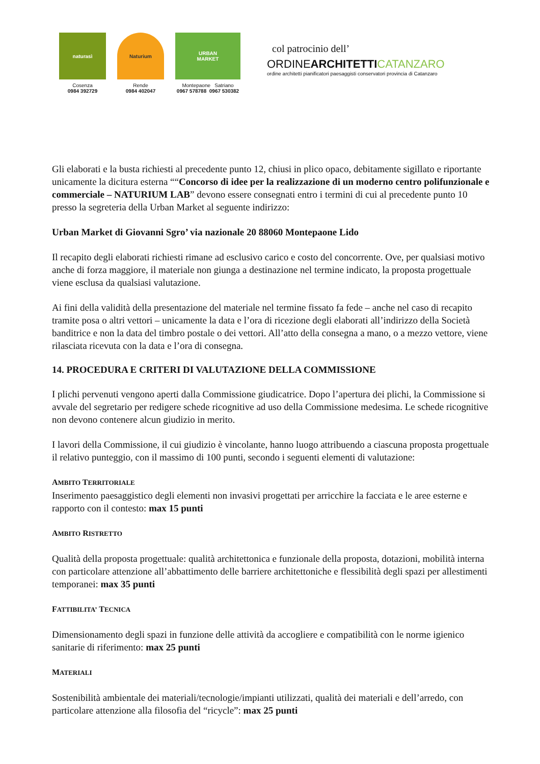naturasì
Cosenza
0984 392729
Naturium
Rende
0984 402047
URBAN
MARKET
Montepaone Satriano
0967 578788 0967 530382
col patrocinio dell’
ORDINEARCHITETTI CATANZARO
ordine architetti pianificatori paesaggisti conservatori provincia di Catanzaro
Gli elaborati e la busta richiesti al precedente punto 12, chiusi in plico opaco, debitamente sigillato e riportante unicamente la dicitura esterna ““Concorso di idee per la realizzazione di un moderno centro polifunzionale e commerciale – NATURIUM LAB” devono essere consegnati entro i termini di cui al precedente punto 10 presso la segreteria della Urban Market al seguente indirizzo:
Urban Market di Giovanni Sgro’ via nazionale 20 88060 Montepaone Lido
Il recapito degli elaborati richiesti rimane ad esclusivo carico e costo del concorrente. Ove, per qualsiasi motivo anche di forza maggiore, il materiale non giunga a destinazione nel termine indicato, la proposta progettuale viene esclusa da qualsiasi valutazione.
Ai fini della validità della presentazione del materiale nel termine fissato fa fede – anche nel caso di recapito tramite posa o altri vettori – unicamente la data e l’ora di ricezione degli elaborati all’indirizzo della Società banditrice e non la data del timbro postale o dei vettori. All’atto della consegna a mano, o a mezzo vettore, viene rilasciata ricevuta con la data e l’ora di consegna.
14. PROCEDURA E CRITERI DI VALUTAZIONE DELLA COMMISSIONE
I plichi pervenuti vengono aperti dalla Commissione giudicatrice. Dopo l’apertura dei plichi, la Commissione si avvale del segretario per redigere schede ricognitive ad uso della Commissione medesima. Le schede ricognitive non devono contenere alcun giudizio in merito.
I lavori della Commissione, il cui giudizio è vincolante, hanno luogo attribuendo a ciascuna proposta progettuale il relativo punteggio, con il massimo di 100 punti, secondo i seguenti elementi di valutazione:
AMBITO TERRITORIALE
Inserimento paesaggistico degli elementi non invasivi progettati per arricchire la facciata e le aree esterne e rapporto con il contesto: max 15 punti
AMBITO RISTRETTO
Qualità della proposta progettuale: qualità architettonica e funzionale della proposta, dotazioni, mobilità interna con particolare attenzione all’abbattimento delle barriere architettoniche e flessibilità degli spazi per allestimenti temporanei: max 35 punti
FATTIBILITA’ TECNICA
Dimensionamento degli spazi in funzione delle attività da accogliere e compatibilità con le norme igienico sanitarie di riferimento: max 25 punti
MATERIALI
Sostenibilità ambientale dei materiali/tecnologie/impianti utilizzati, qualità dei materiali e dell’arredo, con particolare attenzione alla filosofia del “ricycle”: max 25 punti